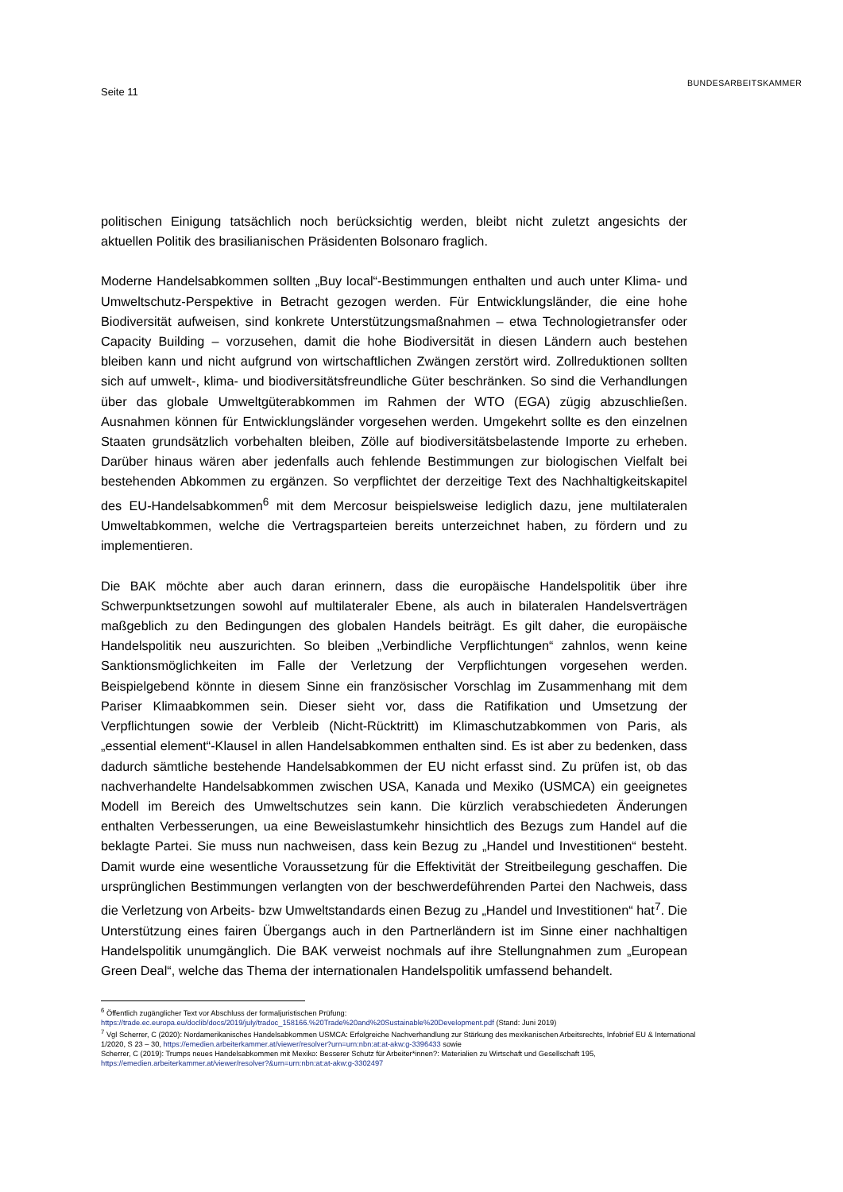Seite 11
BUNDESARBEITSKAMMER
politischen Einigung tatsächlich noch berücksichtig werden, bleibt nicht zuletzt angesichts der aktuellen Politik des brasilianischen Präsidenten Bolsonaro fraglich.
Moderne Handelsabkommen sollten „Buy local“-Bestimmungen enthalten und auch unter Klima- und Umweltschutz-Perspektive in Betracht gezogen werden. Für Entwicklungsländer, die eine hohe Biodiversität aufweisen, sind konkrete Unterstützungsmaßnahmen – etwa Technologietransfer oder Capacity Building – vorzusehen, damit die hohe Biodiversität in diesen Ländern auch bestehen bleiben kann und nicht aufgrund von wirtschaftlichen Zwängen zerstört wird. Zollreduktionen sollten sich auf umwelt-, klima- und biodiversitätsfreundliche Güter beschränken. So sind die Verhandlungen über das globale Umweltgüterabkommen im Rahmen der WTO (EGA) zügig abzuschließen. Ausnahmen können für Entwicklungsländer vorgesehen werden. Umgekehrt sollte es den einzelnen Staaten grundsätzlich vorbehalten bleiben, Zölle auf biodiversitätsbelastende Importe zu erheben. Darüber hinaus wären aber jedenfalls auch fehlende Bestimmungen zur biologischen Vielfalt bei bestehenden Abkommen zu ergänzen. So verpflichtet der derzeitige Text des Nachhaltigkeitskapitel des EU-Handelsabkommen<sup>6</sup> mit dem Mercosur beispielsweise lediglich dazu, jene multilateralen Umweltabkommen, welche die Vertragsparteien bereits unterzeichnet haben, zu fördern und zu implementieren.
Die BAK möchte aber auch daran erinnern, dass die europäische Handelspolitik über ihre Schwerpunktsetzungen sowohl auf multilateraler Ebene, als auch in bilateralen Handelsverträgen maßgeblich zu den Bedingungen des globalen Handels beiträgt. Es gilt daher, die europäische Handelspolitik neu auszurichten. So bleiben „Verbindliche Verpflichtungen“ zahnlos, wenn keine Sanktionsmöglichkeiten im Falle der Verletzung der Verpflichtungen vorgesehen werden. Beispielgebend könnte in diesem Sinne ein französischer Vorschlag im Zusammenhang mit dem Pariser Klimaabkommen sein. Dieser sieht vor, dass die Ratifikation und Umsetzung der Verpflichtungen sowie der Verbleib (Nicht-Rücktritt) im Klimaschutzabkommen von Paris, als „essential element“-Klausel in allen Handelsabkommen enthalten sind. Es ist aber zu bedenken, dass dadurch sämtliche bestehende Handelsabkommen der EU nicht erfasst sind. Zu prüfen ist, ob das nachverhandelte Handelsabkommen zwischen USA, Kanada und Mexiko (USMCA) ein geeignetes Modell im Bereich des Umweltschutzes sein kann. Die kürzlich verabschiedeten Änderungen enthalten Verbesserungen, ua eine Beweislastumkehr hinsichtlich des Bezugs zum Handel auf die beklagte Partei. Sie muss nun nachweisen, dass kein Bezug zu „Handel und Investitionen“ besteht. Damit wurde eine wesentliche Voraussetzung für die Effektivität der Streitbeilegung geschaffen. Die ursprünglichen Bestimmungen verlangten von der beschwerdeführenden Partei den Nachweis, dass die Verletzung von Arbeits- bzw Umweltstandards einen Bezug zu „Handel und Investitionen“ hat<sup>7</sup>. Die Unterstützung eines fairen Übergangs auch in den Partnerländern ist im Sinne einer nachhaltigen Handelspolitik unumgänglich. Die BAK verweist nochmals auf ihre Stellungnahmen zum „European Green Deal“, welche das Thema der internationalen Handelspolitik umfassend behandelt.
<sup>6</sup> Öffentlich zugänglicher Text vor Abschluss der formaljuristischen Prüfung:
https://trade.ec.europa.eu/doclib/docs/2019/july/tradoc_158166.%20Trade%20and%20Sustainable%20Development.pdf (Stand: Juni 2019)
<sup>7</sup> Vgl Scherrer, C (2020): Nordamerikanisches Handelsabkommen USMCA: Erfolgreiche Nachverhandlung zur Stärkung des mexikanischen Arbeitsrechts, Infobrief EU & International 1/2020, S 23 – 30, https://emedien.arbeiterkammer.at/viewer/resolver?urn=urn:nbn:at:at-akw:g-3396433 sowie
Scherrer, C (2019): Trumps neues Handelsabkommen mit Mexiko: Besserer Schutz für Arbeiter*innen?: Materialien zu Wirtschaft und Gesellschaft 195,
https://emedien.arbeiterkammer.at/viewer/resolver?&urn=urn:nbn:at:at-akw:g-3302497